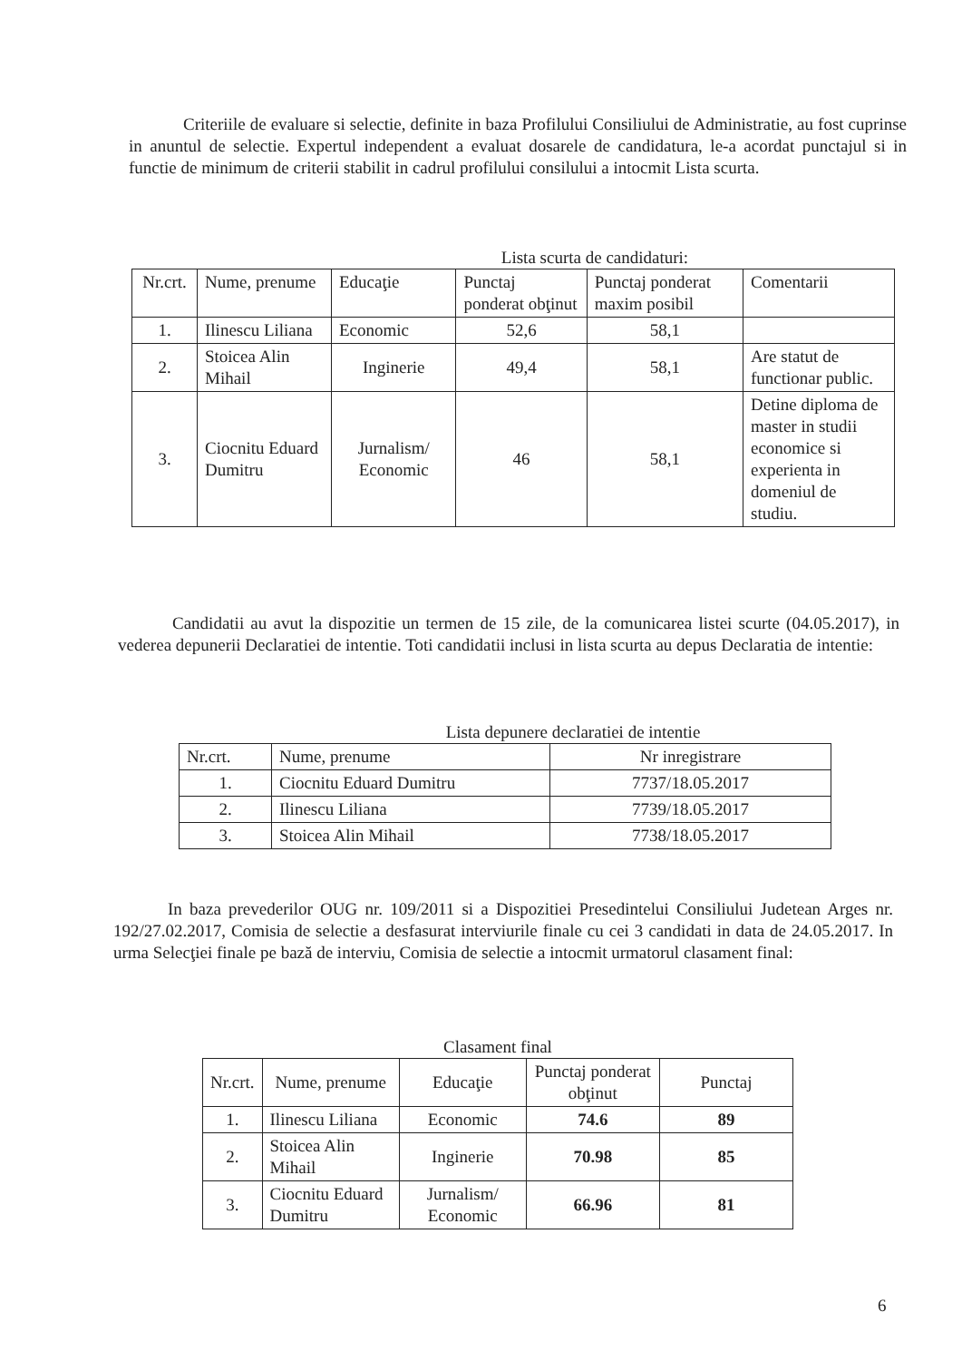Criteriile de evaluare si selectie, definite in baza Profilului Consiliului de Administratie, au fost cuprinse in anuntul de selectie. Expertul independent a evaluat dosarele de candidatura, le-a acordat punctajul si in functie de minimum de criterii stabilit in cadrul profilului consilului a intocmit Lista scurta.
Lista scurta de candidaturi:
| Nr.crt. | Nume, prenume | Educaţie | Punctaj ponderat obţinut | Punctaj ponderat maxim posibil | Comentarii |
| --- | --- | --- | --- | --- | --- |
| 1. | Ilinescu Liliana | Economic | 52,6 | 58,1 | |
| 2. | Stoicea Alin Mihail | Inginerie | 49,4 | 58,1 | Are statut de functionar public. |
| 3. | Ciocnitu Eduard Dumitru | Jurnalism/ Economic | 46 | 58,1 | Detine diploma de master in studii economice si experienta in domeniul de studiu. |
Candidatii au avut la dispozitie un termen de 15 zile, de la comunicarea listei scurte (04.05.2017), in vederea depunerii Declaratiei de intentie. Toti candidatii inclusi in lista scurta au depus Declaratia de intentie:
Lista depunere declaratiei de intentie
| Nr.crt. | Nume, prenume | Nr inregistrare |
| --- | --- | --- |
| 1. | Ciocnitu Eduard Dumitru | 7737/18.05.2017 |
| 2. | Ilinescu Liliana | 7739/18.05.2017 |
| 3. | Stoicea Alin Mihail | 7738/18.05.2017 |
In baza prevederilor OUG nr. 109/2011 si a Dispozitiei Presedintelui Consiliului Judetean Arges nr. 192/27.02.2017, Comisia de selectie a desfasurat interviurile finale cu cei 3 candidati in data de 24.05.2017. In urma Selecţiei finale pe bază de interviu, Comisia de selectie a intocmit urmatorul clasament final:
Clasament final
| Nr.crt. | Nume, prenume | Educaţie | Punctaj ponderat obţinut | Punctaj |
| --- | --- | --- | --- | --- |
| 1. | Ilinescu Liliana | Economic | 74.6 | 89 |
| 2. | Stoicea Alin Mihail | Inginerie | 70.98 | 85 |
| 3. | Ciocnitu Eduard Dumitru | Jurnalism/ Economic | 66.96 | 81 |
6